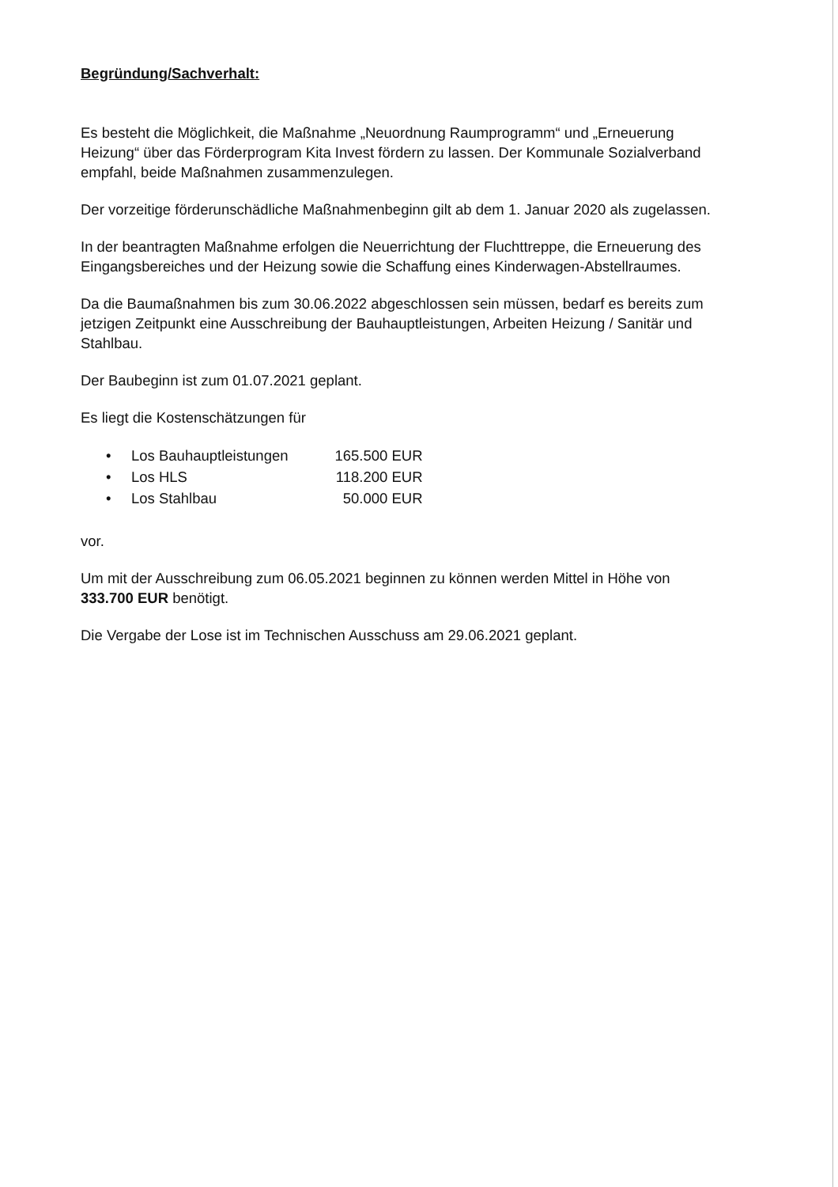Begründung/Sachverhalt:
Es besteht die Möglichkeit, die Maßnahme „Neuordnung Raumprogramm“ und „Erneuerung Heizung“ über das Förderprogram Kita Invest fördern zu lassen. Der Kommunale Sozialverband empfahl, beide Maßnahmen zusammenzulegen.
Der vorzeitige förderunschädliche Maßnahmenbeginn gilt ab dem 1. Januar 2020 als zugelassen.
In der beantragten Maßnahme erfolgen die Neuerrichtung der Fluchttreppe, die Erneuerung des Eingangsbereiches und der Heizung sowie die Schaffung eines Kinderwagen-Abstellraumes.
Da die Baumaßnahmen bis zum 30.06.2022 abgeschlossen sein müssen, bedarf es bereits zum jetzigen Zeitpunkt eine Ausschreibung der Bauhauptleistungen, Arbeiten Heizung / Sanitär und Stahlbau.
Der Baubeginn ist zum 01.07.2021 geplant.
Es liegt die Kostenschätzungen für
| • | Los Bauhauptleistungen | 165.500 EUR |
| • | Los HLS | 118.200 EUR |
| • | Los Stahlbau | 50.000 EUR |
vor.
Um mit der Ausschreibung zum 06.05.2021 beginnen zu können werden Mittel in Höhe von 333.700 EUR benötigt.
Die Vergabe der Lose ist im Technischen Ausschuss am 29.06.2021 geplant.